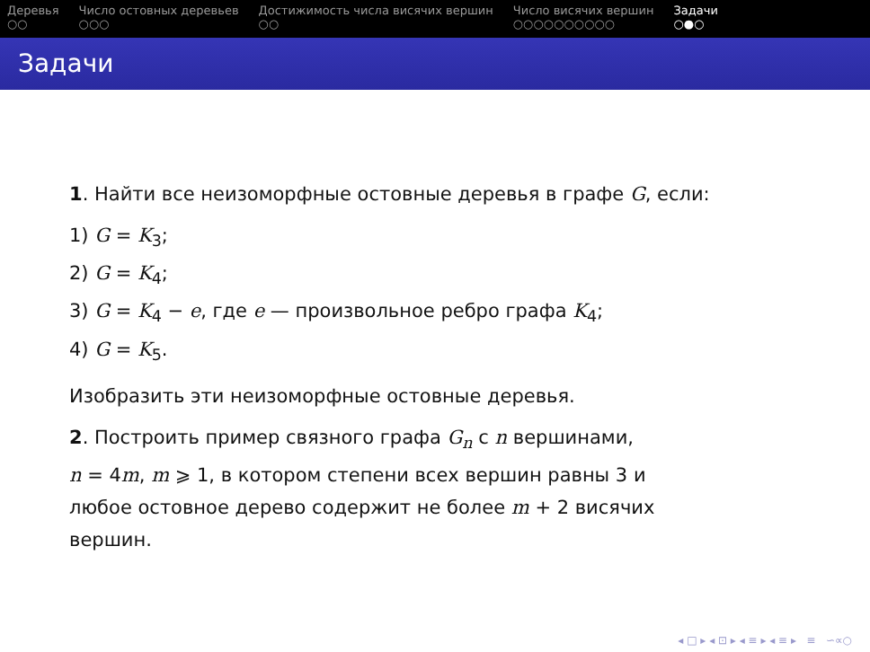Деревья
○○
Число остовных деревьев
○○○
Достижимость числа висячих вершин
○○
Число висячих вершин
○○○○○○○○○○
Задачи
○●○
Задачи
1. Найти все неизоморфные остовные деревья в графе G, если:
1) G = K<sub>3</sub>;
2) G = K<sub>4</sub>;
3) G = K<sub>4</sub> − e, где e — произвольное ребро графа K<sub>4</sub>;
4) G = K<sub>5</sub>.
Изобразить эти неизоморфные остовные деревья.
2. Построить пример связного графа G<sub>n</sub> с n вершинами,
n = 4m, m ⩾ 1, в котором степени всех вершин равны 3 и
любое остовное дерево содержит не более m + 2 висячих
вершин.
◂ □ ▸ ◂ ⊡ ▸ ◂ ≡ ▸ ◂ ≡ ▸ ≡ ∽∝○